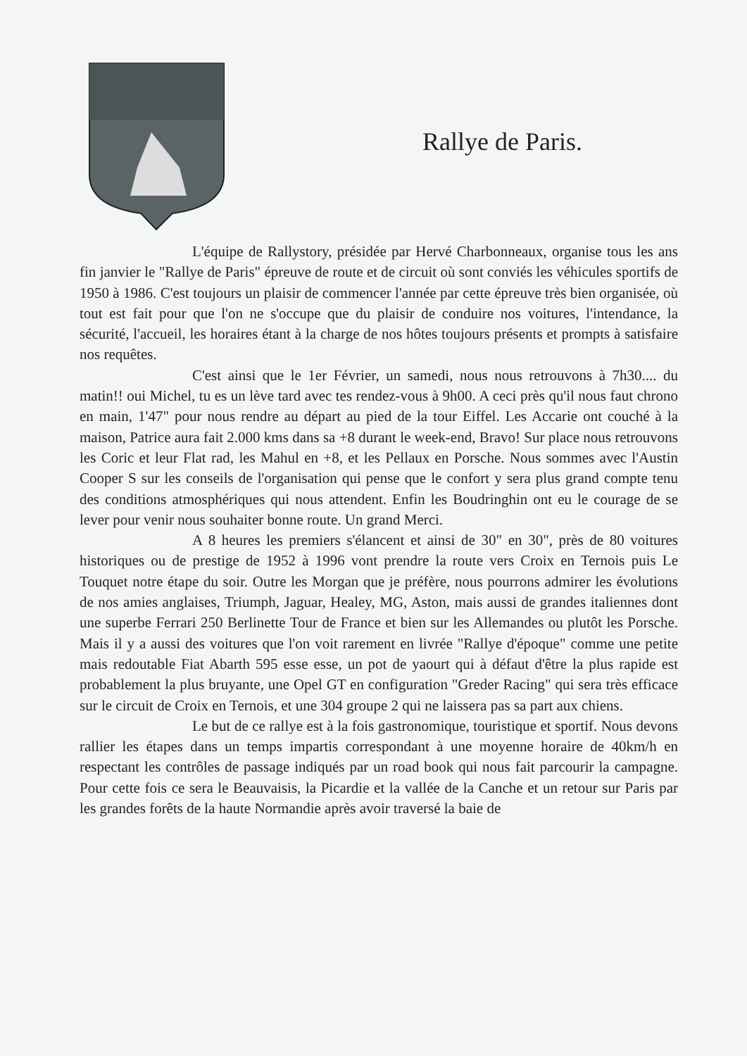Rallye de Paris.
L'équipe de Rallystory, présidée par Hervé Charbonneaux, organise tous les ans fin janvier le "Rallye de Paris" épreuve de route et de circuit où sont conviés les véhicules sportifs de 1950 à 1986. C'est toujours un plaisir de commencer l'année par cette épreuve très bien organisée, où tout est fait pour que l'on ne s'occupe que du plaisir de conduire nos voitures, l'intendance, la sécurité, l'accueil, les horaires étant à la charge de nos hôtes toujours présents et prompts à satisfaire nos requêtes.
C'est ainsi que le 1er Février, un samedi, nous nous retrouvons à 7h30.... du matin!! oui Michel, tu es un lève tard avec tes rendez-vous à 9h00. A ceci près qu'il nous faut chrono en main, 1'47" pour nous rendre au départ au pied de la tour Eiffel. Les Accarie ont couché à la maison, Patrice aura fait 2.000 kms dans sa +8 durant le week-end, Bravo! Sur place nous retrouvons les Coric et leur Flat rad, les Mahul en +8, et les Pellaux en Porsche. Nous sommes avec l'Austin Cooper S sur les conseils de l'organisation qui pense que le confort y sera plus grand compte tenu des conditions atmosphériques qui nous attendent. Enfin les Boudringhin ont eu le courage de se lever pour venir nous souhaiter bonne route. Un grand Merci.
A 8 heures les premiers s'élancent et ainsi de 30" en 30", près de 80 voitures historiques ou de prestige de 1952 à 1996 vont prendre la route vers Croix en Ternois puis Le Touquet notre étape du soir. Outre les Morgan que je préfère, nous pourrons admirer les évolutions de nos amies anglaises, Triumph, Jaguar, Healey, MG, Aston, mais aussi de grandes italiennes dont une superbe Ferrari 250 Berlinette Tour de France et bien sur les Allemandes ou plutôt les Porsche. Mais il y a aussi des voitures que l'on voit rarement en livrée "Rallye d'époque" comme une petite mais redoutable Fiat Abarth 595 esse esse, un pot de yaourt qui à défaut d'être la plus rapide est probablement la plus bruyante, une Opel GT en configuration "Greder Racing" qui sera très efficace sur le circuit de Croix en Ternois, et une 304 groupe 2 qui ne laissera pas sa part aux chiens.
Le but de ce rallye est à la fois gastronomique, touristique et sportif. Nous devons rallier les étapes dans un temps impartis correspondant à une moyenne horaire de 40km/h en respectant les contrôles de passage indiqués par un road book qui nous fait parcourir la campagne. Pour cette fois ce sera le Beauvaisis, la Picardie et la vallée de la Canche et un retour sur Paris par les grandes forêts de la haute Normandie après avoir traversé la baie de